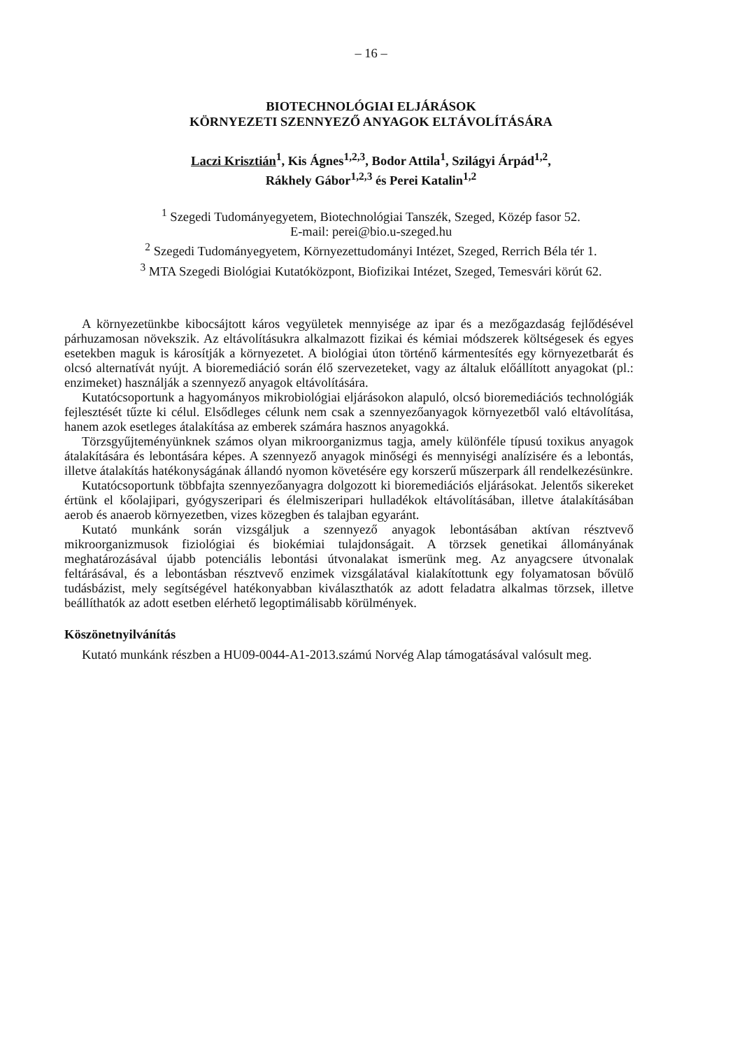– 16 –
BIOTECHNOLÓGIAI ELJÁRÁSOK
KÖRNYEZETI SZENNYEZŐ ANYAGOK ELTÁVOLÍTÁSÁRA
Laczi Krisztián<sup>1</sup>, Kis Ágnes<sup>1,2,3</sup>, Bodor Attila<sup>1</sup>, Szilágyi Árpád<sup>1,2</sup>,
Rákhely Gábor<sup>1,2,3</sup> és Perei Katalin<sup>1,2</sup>
<sup>1</sup> Szegedi Tudományegyetem, Biotechnológiai Tanszék, Szeged, Közép fasor 52.
E-mail: perei@bio.u-szeged.hu
<sup>2</sup> Szegedi Tudományegyetem, Környezettudományi Intézet, Szeged, Rerrich Béla tér 1.
<sup>3</sup> MTA Szegedi Biológiai Kutatóközpont, Biofizikai Intézet, Szeged, Temesvári körút 62.
A környezetünkbe kibocsájtott káros vegyületek mennyisége az ipar és a mezőgazdaság fejlődésével párhuzamosan növekszik. Az eltávolításukra alkalmazott fizikai és kémiai módszerek költségesek és egyes esetekben maguk is károsítják a környezetet. A biológiai úton történő kármentesítés egy környezetbarát és olcsó alternatívát nyújt. A bioremediáció során élő szervezeteket, vagy az általuk előállított anyagokat (pl.: enzimeket) használják a szennyező anyagok eltávolítására.
Kutatócsoportunk a hagyományos mikrobiológiai eljárásokon alapuló, olcsó bioremediációs technológiák fejlesztését tűzte ki célul. Elsődleges célunk nem csak a szennyezőanyagok környezetből való eltávolítása, hanem azok esetleges átalakítása az emberek számára hasznos anyagokká.
Törzsgyűjteményünknek számos olyan mikroorganizmus tagja, amely különféle típusú toxikus anyagok átalakítására és lebontására képes. A szennyező anyagok minőségi és mennyiségi analízisére és a lebontás, illetve átalakítás hatékonyságának állandó nyomon követésére egy korszerű műszerpark áll rendelkezésünkre.
Kutatócsoportunk többfajta szennyezőanyagra dolgozott ki bioremediációs eljárásokat. Jelentős sikereket értünk el kőolajipari, gyógyszeripari és élelmiszeripari hulladékok eltávolításában, illetve átalakításában aerob és anaerob környezetben, vizes közegben és talajban egyaránt.
Kutató munkánk során vizsgáljuk a szennyező anyagok lebontásában aktívan résztvevő mikroorganizmusok fiziológiai és biokémiai tulajdonságait. A törzsek genetikai állományának meghatározásával újabb potenciális lebontási útvonalakat ismerünk meg. Az anyagcsere útvonalak feltárásával, és a lebontásban résztvevő enzimek vizsgálatával kialakítottunk egy folyamatosan bővülő tudásbázist, mely segítségével hatékonyabban kiválaszthatók az adott feladatra alkalmas törzsek, illetve beállíthatók az adott esetben elérhető legoptimálisabb körülmények.
Köszönetnyilvánítás
Kutató munkánk részben a HU09-0044-A1-2013.számú Norvég Alap támogatásával valósult meg.